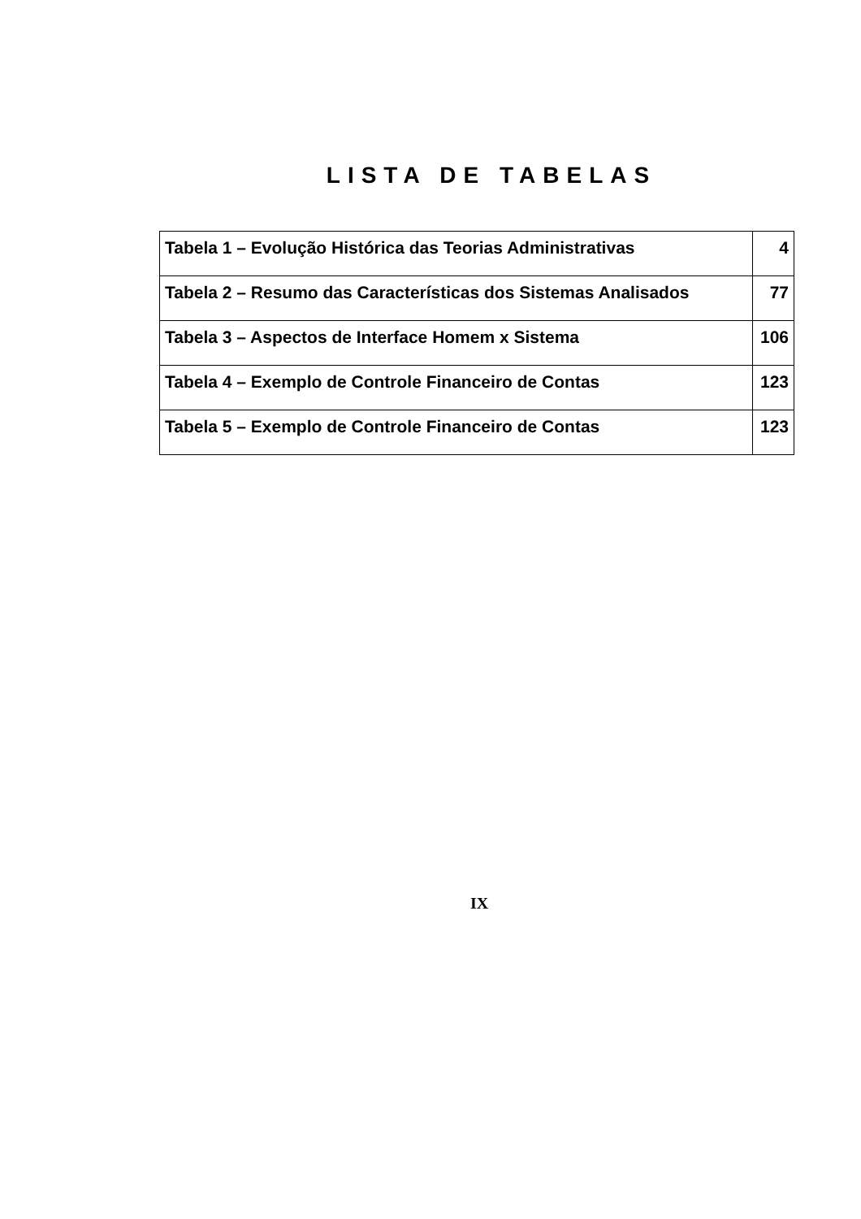LISTA DE TABELAS
| Tabela 1 – Evolução Histórica das Teorias Administrativas | 4 |
| Tabela 2 – Resumo das Características dos Sistemas Analisados | 77 |
| Tabela 3 – Aspectos de Interface Homem x Sistema | 106 |
| Tabela 4 – Exemplo de Controle Financeiro de Contas | 123 |
| Tabela 5 – Exemplo de Controle Financeiro de Contas | 123 |
IX